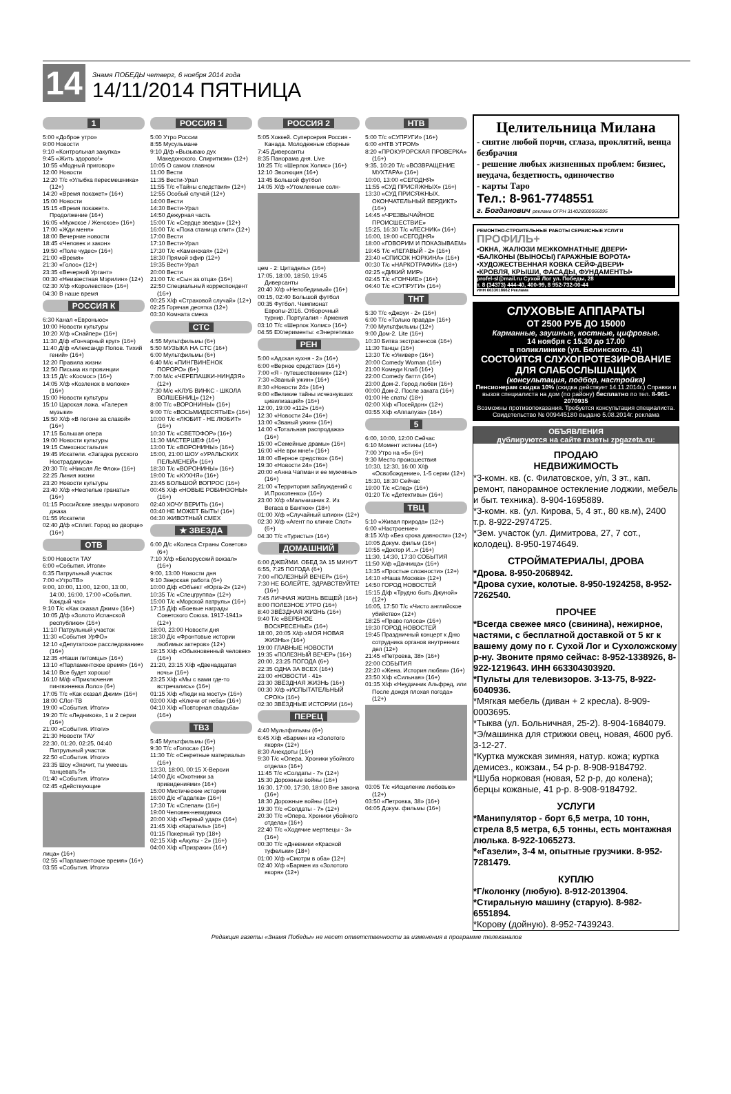14
Знамя ПОБЕДЫ четверг, 6 ноября 2014 года
14/11/2014 ПЯТНИЦА
1
5:00 «Доброе утро»
9:00 Новости
9:10 «Контрольная закупка»
9:45 «Жить здорово!»
10:55 «Модный приговор»
12:00 Новости
12:20 Т/с «Улыбка пересмешника» (12+)
14:20 «Время покажет» (16+)
15:00 Новости
15:15 «Время покажет». Продолжение (16+)
16:05 «Мужское / Женское» (16+)
17:00 «Жди меня»
18:00 Вечерние новости
18:45 «Человек и закон»
19:50 «Поле чудес» (16+)
21:00 «Время»
21:30 «Голос» (12+)
23:35 «Вечерний Ургант»
00:30 «Неизвестная Мэрилин» (12+)
02:30 Х/ф «Королевство» (16+)
04:30 В наше время
РОССИЯ К
6:30 Канал «Евроньюс»
10:00 Новости культуры
10:20 Х/ф «Снайпер» (16+)
11:30 Д/ф «Гончарный круг» (16+)
11:40 Д/ф «Александр Попов. Тихий гений» (16+)
12:20 Правила жизни
12:50 Письма из провинции
13:15 Д/с «Космос» (16+)
14:05 Х/ф «Козленок в молоке» (16+)
15:00 Новости культуры
15:10 Царская ложа. «Галерея музыки»
15:50 Х/ф «В погоне за славой» (16+)
17:15 Большая опера
19:00 Новости культуры
19:15 Смехоностальгия
19:45 Искатели. «Загадка русского Нострадамуса»
20:30 Т/с «Николя Ле Флок» (16+)
22:25 Линия жизни
23:20 Новости культуры
23:40 Х/ф «Неспелые гранаты» (16+)
01:15 Российские звезды мирового джаза
01:55 Искатели
02:40 Д/ф «Сплит. Город во дворце» (16+)
ОТВ
5:00 Новости ТАУ
6:00 «События. Итоги»
6:35 Патрульный участок
7:00 «УтроТВ»
9:00, 10:00, 11:00, 12:00, 13:00, 14:00, 16:00, 17:00 «События. Каждый час»
9:10 Т/с «Как сказал Джим» (16+)
10:05 Д/ф «Золото Испанской республики» (16+)
11:10 Патрульный участок
11:30 «События УрФО»
12:10 «Депутатское расследование» (16+)
12:35 «Наши питомцы» (16+)
13:10 «Парламентское время» (16+)
14:10 Все будет хорошо!
16:10 М/ф «Приключения пингвиненка Лоло» (6+)
17:05 Т/с «Как сказал Джим» (16+)
18:00 СЛог-ТВ
19:00 «События. Итоги»
19:20 Т/с «Ледников», 1 и 2 серии (16+)
21:00 «События. Итоги»
21:30 Новости ТАУ
22:30, 01:20, 02:25, 04:40 Патрульный участок
22:50 «События. Итоги»
23:35 Шоу «Значит, ты умеешь танцевать?!»
01:40 «События. Итоги»
02:45 «Действующие
лица» (16+)
02:55 «Парламентское время» (16+)
03:55 «События. Итоги»
РОССИЯ 1
5:00 Утро России
8:55 Мусульмане
9:10 Д/ф «Вызываю дух Македонского. Спиритизм» (12+)
10:05 О самом главном
11:00 Вести
11:35 Вести-Урал
11:55 Т/с «Тайны следствия» (12+)
12:55 Особый случай (12+)
14:00 Вести
14:30 Вести-Урал
14:50 Дежурная часть
15:00 Т/с «Сердце звезды» (12+)
16:00 Т/с «Пока станица спит» (12+)
17:00 Вести
17:10 Вести-Урал
17:30 Т/с «Каменская» (12+)
18:30 Прямой эфир (12+)
19:35 Вести-Урал
20:00 Вести
21:00 Т/с «Сын за отца» (16+)
22:50 Специальный корреспондент (16+)
00:25 Х/ф «Страховой случай» (12+)
02:25 Горячая десятка (12+)
03:30 Комната смеха
СТС
4:55 Мультфильмы (6+)
5:50 МУЗЫКА НА СТС (16+)
6:00 Мультфильмы (6+)
6:40 М/с «ПИНГВИНЁНОК ПОРОРО» (6+)
7:00 М/с «ЧЕРЕПАШКИ-НИНДЗЯ» (12+)
7:30 М/с «КЛУБ ВИНКС - ШКОЛА ВОЛШЕБНИЦ» (12+)
8:00 Т/с «ВОРОНИНЫ» (16+)
9:00 Т/с «ВОСЬМИДЕСЯТЫЕ» (16+)
10:00 Т/с «ЛЮБИТ - НЕ ЛЮБИТ» (16+)
10:30 Т/с «СВЕТОФОР» (16+)
11:30 МАСТЕРШЕФ (16+)
13:00 Т/с «ВОРОНИНЫ» (16+)
15:00, 21:00 ШОУ «УРАЛЬСКИХ ПЕЛЬМЕНЕЙ» (16+)
18:30 Т/с «ВОРОНИНЫ» (16+)
19:00 Т/с «КУХНЯ» (16+)
23:45 БОЛЬШОЙ ВОПРОС (16+)
00:45 Х/ф «НОВЫЕ РОБИНЗОНЫ» (16+)
02:40 ХОЧУ ВЕРИТЬ (16+)
03:40 НЕ МОЖЕТ БЫТЬ! (16+)
04:30 ЖИВОТНЫЙ СМЕХ
★ ЗВЕЗДА
6:00 Д/с «Колеса Страны Советов» (6+)
7:10 Х/ф «Белорусский вокзал» (16+)
9:00, 13:00 Новости дня
9:10 Зверская работа (6+)
10:00 Д/ф «Объект «Юрга-2» (12+)
10:35 Т/с «Спецгруппа» (12+)
15:00 Т/с «Морской патруль» (16+)
17:15 Д/ф «Боевые награды Советского Союза. 1917-1941» (12+)
18:00, 23:00 Новости дня
18:30 Д/с «Фронтовые истории любимых актеров» (12+)
19:15 Х/ф «Обыкновенный человек» (16+)
21:20, 23:15 Х/ф «Двенадцатая ночь» (16+)
23:25 Х/ф «Мы с вами где-то встречались» (16+)
01:15 Х/ф «Люди на мосту» (16+)
03:00 Х/ф «Ключи от неба» (16+)
04:10 Х/ф «Повторная свадьба» (16+)
ТВ3
5:45 Мультфильмы (6+)
9:30 Т/с «Голоса» (16+)
11:30 Т/с «Секретные материалы» (16+)
13:30, 18:00, 00:15 Х-Версии
14:00 Д/с «Охотники за привидениями» (16+)
15:00 Мистические истории
16:00 Д/с «Гадалка» (16+)
17:30 Т/с «Слепая» (16+)
19:00 Человек-невидимка
20:00 Х/ф «Первый удар» (16+)
21:45 Х/ф «Каратель» (16+)
01:15 Покерный тур (18+)
02:15 Х/ф «Акулы - 2» (16+)
04:00 Х/ф «Призраки» (16+)
РОССИЯ 2
5:05 Хоккей. Суперсерия Россия - Канада. Молодежные сборные
7:45 Диверсанты
8:35 Панорама дня. Live
10:25 Т/с «Шерлок Холмс» (16+)
12:10 Эволюция (16+)
13:45 Большой футбол
14:05 Х/ф «Утомленные солн-
цем - 2: Цитадель» (16+)
17:05, 18:00, 18:50, 19:45 Диверсанты
20:40 Х/ф «Непобедимый» (16+)
00:15, 02:40 Большой футбол
00:35 Футбол. Чемпионат Европы-2016. Отборочный турнир. Португалия - Армения
03:10 Т/с «Шерлок Холмс» (16+)
04:55 ЕХперименты: «Энергетика»
РЕН
5:00 «Адская кухня - 2» (16+)
6:00 «Верное средство» (16+)
7:00 «Я - путешественник» (12+)
7:30 «Званый ужин» (16+)
8:30 «Новости 24» (16+)
9:00 «Великие тайны исчезнувших цивилизаций» (16+)
12:00, 19:00 «112» (16+)
12:30 «Новости 24» (16+)
13:00 «Званый ужин» (16+)
14:00 «Тотальная распродажа» (16+)
15:00 «Семейные драмы» (16+)
16:00 «Не ври мне!» (16+)
18:00 «Верное средство» (16+)
19:30 «Новости 24» (16+)
20:00 «Анна Чапман и ее мужчины» (16+)
21:00 «Территория заблуждений с И.Прокопенко» (16+)
23:00 Х/ф «Мальчишник 2. Из Вегаса в Бангкок» (18+)
01:00 Х/ф «Случайный шпион» (12+)
02:30 Х/ф «Агент по кличке Спот» (6+)
04:30 Т/с «Туристы» (16+)
ДОМАШНИЙ
6:00 ДЖЕЙМИ. ОБЕД ЗА 15 МИНУТ
6:55, 7:25 ПОГОДА (6+)
7:00 «ПОЛЕЗНЫЙ ВЕЧЕР» (16+)
7:30 НЕ БОЛЕЙТЕ, ЗДРАВСТВУЙТЕ! (16+)
7:45 ЛИЧНАЯ ЖИЗНЬ ВЕЩЕЙ (16+)
8:00 ПОЛЕЗНОЕ УТРО (16+)
8:40 ЗВЁЗДНАЯ ЖИЗНЬ (16+)
9:40 Т/с «ВЕРБНОЕ ВОСКРЕСЕНЬЕ» (16+)
18:00, 20:05 Х/ф «МОЯ НОВАЯ ЖИЗНЬ» (16+)
19:00 ГЛАВНЫЕ НОВОСТИ
19:35 «ПОЛЕЗНЫЙ ВЕЧЕР» (16+)
20:00, 23:25 ПОГОДА (6+)
22:35 ОДНА ЗА ВСЕХ (16+)
23:00 «НОВОСТИ - 41»
23:30 ЗВЁЗДНАЯ ЖИЗНЬ (16+)
00:30 Х/ф «ИСПЫТАТЕЛЬНЫЙ СРОК» (16+)
02:30 ЗВЁЗДНЫЕ ИСТОРИИ (16+)
ПЕРЕЦ
4:40 Мультфильмы (6+)
6:45 Х/ф «Бармен из «Золотого якоря» (12+)
8:30 Анекдоты (16+)
9:30 Т/с «Опера. Хроники убойного отдела» (16+)
11:45 Т/с «Солдаты - 7» (12+)
15:30 Дорожные войны (16+)
16:30, 17:00, 17:30, 18:00 Вне закона (16+)
18:30 Дорожные войны (16+)
19:30 Т/с «Солдаты - 7» (12+)
20:30 Т/с «Опера. Хроники убойного отдела» (16+)
22:40 Т/с «Ходячие мертвецы - 3» (16+)
00:30 Т/с «Дневники «Красной туфельки» (18+)
01:00 Х/ф «Смотри в оба» (12+)
02:40 Х/ф «Бармен из «Золотого якоря» (12+)
НТВ
5:00 Т/с «СУПРУГИ» (16+)
6:00 «НТВ УТРОМ»
8:20 «ПРОКУРОРСКАЯ ПРОВЕРКА» (16+)
9:35, 10:20 Т/с «ВОЗВРАЩЕНИЕ МУХТАРА» (16+)
10:00, 13:00 «СЕГОДНЯ»
11:55 «СУД ПРИСЯЖНЫХ» (16+)
13:30 «СУД ПРИСЯЖНЫХ. ОКОНЧАТЕЛЬНЫЙ ВЕРДИКТ» (16+)
14:45 «ЧРЕЗВЫЧАЙНОЕ ПРОИСШЕСТВИЕ»
15:25, 16:30 Т/с «ЛЕСНИК» (16+)
16:00, 19:00 «СЕГОДНЯ»
18:00 «ГОВОРИМ И ПОКАЗЫВАЕМ»
19:45 Т/с «ЛЕГАВЫЙ - 2» (16+)
23:40 «СПИСОК НОРКИНА» (16+)
00:30 Т/с «НАРКОТРАФИК» (18+)
02:25 «ДИКИЙ МИР»
02:45 Т/с «ГОНЧИЕ» (16+)
04:40 Т/с «СУПРУГИ» (16+)
ТНТ
5:30 Т/с «Джоуи - 2» (16+)
6:00 Т/с «Только правда» (16+)
7:00 Мультфильмы (12+)
9:00 Дом-2. Lite (16+)
10:30 Битва экстрасенсов (16+)
11:30 Танцы (16+)
13:30 Т/с «Универ» (16+)
20:00 Comedy Woman (16+)
21:00 Комеди Клаб (16+)
22:00 Comedy баттл (16+)
23:00 Дом-2. Город любви (16+)
00:00 Дом-2. После заката (16+)
01:00 Не спать! (18+)
02:00 Х/ф «Посейдон» (12+)
03:55 Х/ф «Аппалуза» (16+)
5
6:00, 10:00, 12:00 Сейчас
6:10 Момент истины (16+)
7:00 Утро на «5» (6+)
9:30 Место происшествия
10:30, 12:30, 16:00 Х/ф «Освобождение», 1-5 серии (12+)
15:30, 18:30 Сейчас
19:00 Т/с «След» (16+)
01:20 Т/с «Детективы» (16+)
ТВЦ
5:10 «Живая природа» (12+)
6:00 «Настроение»
8:15 Х/ф «Без срока давности» (12+)
10:05 Докум. фильм (16+)
10:55 «Доктор И...» (16+)
11:30, 14:30, 17:30 СОБЫТИЯ
11:50 Х/ф «Дачница» (16+)
13:35 «Простые сложности» (12+)
14:10 «Наша Москва» (12+)
14:50 ГОРОД НОВОСТЕЙ
15:15 Д/ф «Трудно быть Джуной» (12+)
16:05, 17:50 Т/с «Чисто английское убийство» (12+)
18:25 «Право голоса» (16+)
19:30 ГОРОД НОВОСТЕЙ
19:45 Праздничный концерт к Дню сотрудника органов внутренних дел (12+)
21:45 «Петровка, 38» (16+)
22:00 СОБЫТИЯ
22:20 «Жена. История любви» (16+)
23:50 Х/ф «Сильная» (16+)
01:35 Х/ф «Неудачник Альфред, или После дождя плохая погода» (12+)
03:05 Т/с «Исцеление любовью» (12+)
03:50 «Петровка, 38» (16+)
04:05 Докум. фильмы (16+)
Целительница Милана
- снятие любой порчи, сглаза, проклятий, венца безбрачия
- решение любых жизненных проблем: бизнес, неудача, бездетность, одиночество
- карты Таро
Тел.: 8-961-7748551
г. Богданович реклама ОГРН 314028000066095
РЕМОНТНО-СТРОИТЕЛЬНЫЕ РАБОТЫ СЕРВИСНЫЕ УСЛУГИ ПРОФИЛЬ+
•ОКНА, ЖАЛЮЗИ МЕЖКОМНАТНЫЕ ДВЕРИ•
•БАЛКОНЫ (ВЫНОСЫ) ГАРАЖНЫЕ ВОРОТА•
•ХУДОЖЕСТВЕННАЯ КОВКА СЕЙФ-ДВЕРИ•
•КРОВЛЯ, КРЫШИ, ФАСАДЫ, ФУНДАМЕНТЫ•
profel-sl@mail.ru Сухой Лог ул. Победы, 28
т. 8 (34373) 444-40, 400-99, 8 952-732-00-44
ИНН 663301866​2 Реклама
СЛУХОВЫЕ АППАРАТЫ
ОТ 2500 РУБ ДО 15000
Карманные, заушные, костные, цифровые.
14 ноября с 15.30 до 17.00
в поликлинике (ул. Белинского, 41)
СОСТОИТСЯ СЛУХОПРОТЕЗИРОВАНИЕ ДЛЯ СЛАБОСЛЫШАЩИХ
(консультация, подбор, настройка)
Пенсионерам скидка 10% (скидка действует 14.11.2014г.) Справки и вызов специалиста на дом (по району) бесплатно по тел. 8-961-2070935
Возможны противопоказания. Требуется консультация специалиста. Свидетельство № 009445180 выдано 5.08.2014г. реклама
ОБЪЯВЛЕНИЯ
дублируются на сайте газеты zpgazeta.ru:
ПРОДАЮ
НЕДВИЖИМОСТЬ
*3-комн. кв. (с. Филатовское, у/п, 3 эт., кап. ремонт, панорамное остекление лоджии, мебель и быт. техника). 8-904-1695889.
*3-комн. кв. (ул. Кирова, 5, 4 эт., 80 кв.м), 2400 т.р. 8-922-2974725.
*Зем. участок (ул. Димитрова, 27, 7 сот., колодец). 8-950-1974649.
СТРОЙМАТЕРИАЛЫ, ДРОВА
*Дрова. 8-950-2068942.
*Дрова сухие, колотые. 8-950-1924258, 8-952-7262540.
ПРОЧЕЕ
*Всегда свежее мясо (свинина), нежирное, частями, с бесплатной доставкой от 5 кг к вашему дому по г. Сухой Лог и Сухоложскому р-ну. Звоните прямо сейчас: 8-952-1338926, 8-922-1219643. ИНН 663304303920.
*Пульты для телевизоров. 3-13-75, 8-922-6040936.
*Мягкая мебель (диван + 2 кресла). 8-909-0003695.
*Тыква (ул. Больничная, 25-2). 8-904-1684079.
*Э/машинка для стрижки овец, новая, 4600 руб. 3-12-27.
*Куртка мужская зимняя, натур. кожа; куртка демисез., кожзам., 54 р-р. 8-908-9184792.
*Шуба норковая (новая, 52 р-р, до колена); берцы кожаные, 41 р-р. 8-908-9184792.
УСЛУГИ
*Манипулятор - борт 6,5 метра, 10 тонн, стрела 8,5 метра, 6,5 тонны, есть монтажная люлька. 8-922-1065273.
*«Газели», 3-4 м, опытные грузчики. 8-952-7281479.
КУПЛЮ
*Г/колонку (любую). 8-912-2013904.
*Стиральную машину (старую). 8-982-6551894.
*Корову (дойную). 8-952-7439243.
Редакция газеты «Знамя Победы» не несет ответственности за изменения в программе телеканалов